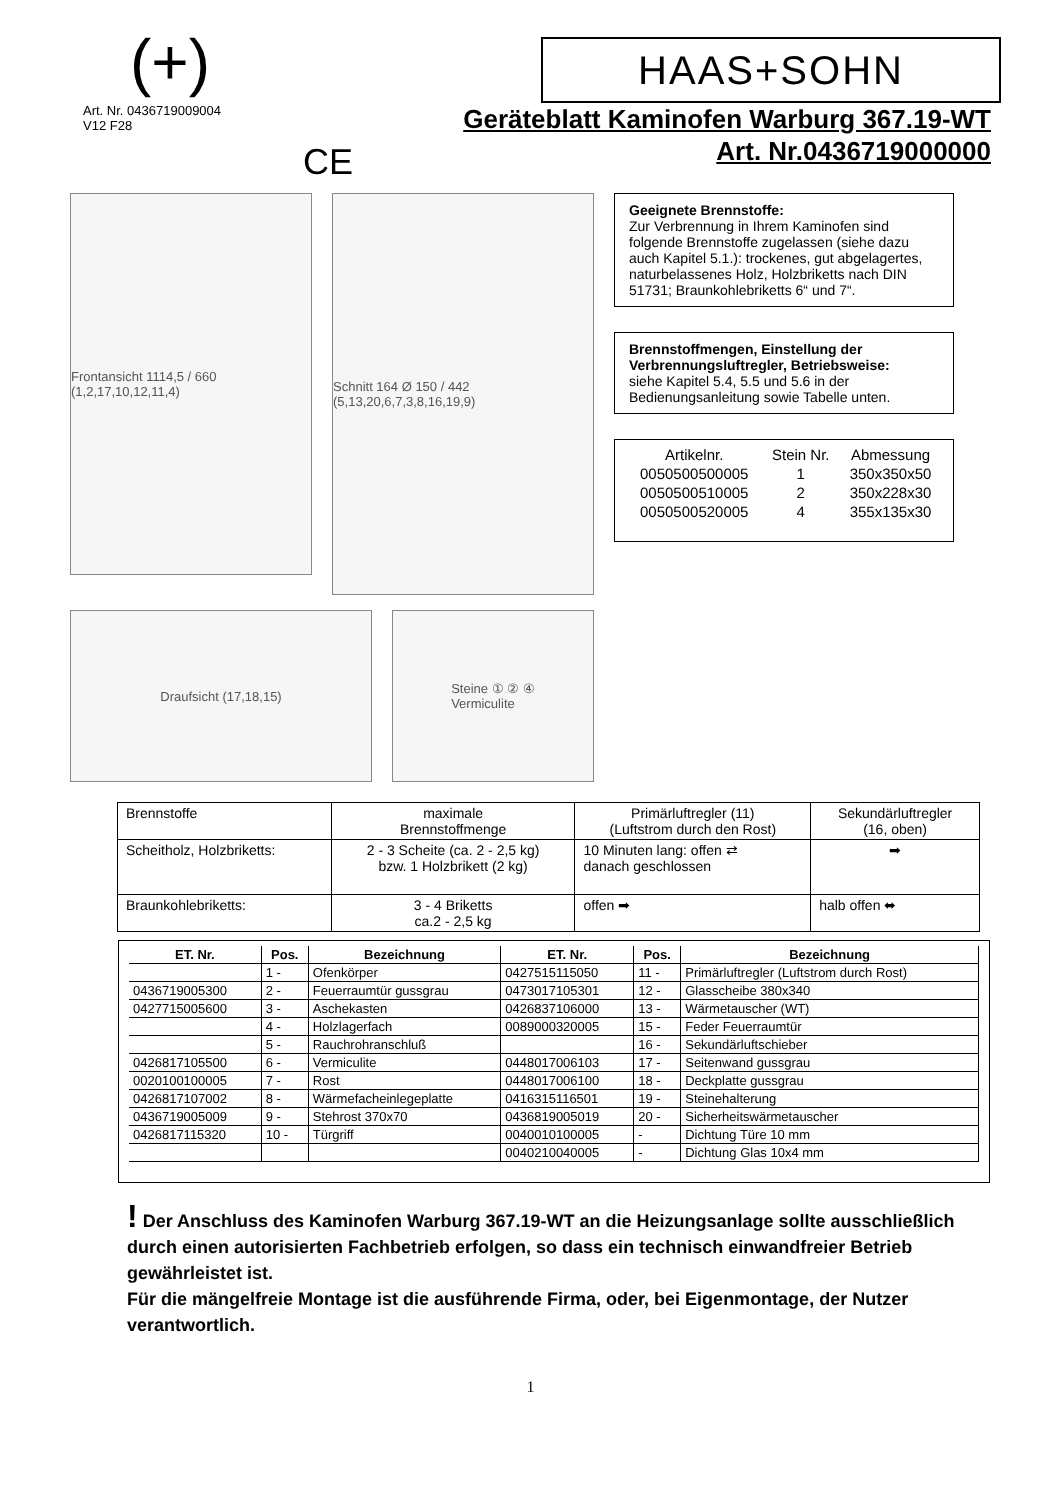(+)
HAAS+SOHN
Art. Nr. 0436719009004
V12 F28
CE
Geräteblatt Kaminofen Warburg 367.19-WT
Art. Nr.0436719000000
Frontansicht 1114,5 / 660 (1,2,17,10,12,11,4)
Schnitt 164 Ø 150 / 442 (5,13,20,6,7,3,8,16,19,9)
Draufsicht (17,18,15) Steine ① ② ④
Vermiculite
Geeignete Brennstoffe:
Zur Verbrennung in Ihrem Kaminofen sind folgende Brennstoffe zugelassen (siehe dazu auch Kapitel 5.1.): trockenes, gut abgelagertes, naturbelassenes Holz, Holzbriketts nach DIN 51731; Braunkohlebriketts 6“ und 7“.
Brennstoffmengen, Einstellung der Verbrennungsluftregler, Betriebsweise:
siehe Kapitel 5.4, 5.5 und 5.6 in der Bedienungsanleitung sowie Tabelle unten.
| Artikelnr. | Stein Nr. | Abmessung |
| --- | --- | --- |
| 0050500500005 | 1 | 350x350x50 |
| 0050500510005 | 2 | 350x228x30 |
| 0050500520005 | 4 | 355x135x30 |
| Brennstoffe | maximale Brennstoffmenge | Primärluftregler (11) (Luftstrom durch den Rost) | Sekundärluftregler (16, oben) |
| --- | --- | --- | --- |
| Scheitholz, Holzbriketts: | 2 - 3 Scheite (ca. 2 - 2,5 kg) bzw. 1 Holzbrikett (2 kg) | 10 Minuten lang: offen ⇄ danach geschlossen | ➡ |
| Braunkohlebriketts: | 3 - 4 Briketts ca.2 - 2,5 kg | offen ➡ | halb offen ⬌ |
| ET. Nr. | Pos. | Bezeichnung | ET. Nr. | Pos. | Bezeichnung |
| --- | --- | --- | --- | --- | --- |
| | 1 - | Ofenkörper | 0427515115050 | 11 - | Primärluftregler (Luftstrom durch Rost) |
| 0436719005300 | 2 - | Feuerraumtür gussgrau | 0473017105301 | 12 - | Glasscheibe 380x340 |
| 0427715005600 | 3 - | Aschekasten | 0426837106000 | 13 - | Wärmetauscher (WT) |
| | 4 - | Holzlagerfach | 0089000320005 | 15 - | Feder Feuerraumtür |
| | 5 - | Rauchrohranschluß | | 16 - | Sekundärluftschieber |
| 0426817105500 | 6 - | Vermiculite | 0448017006103 | 17 - | Seitenwand gussgrau |
| 0020100100005 | 7 - | Rost | 0448017006100 | 18 - | Deckplatte gussgrau |
| 0426817107002 | 8 - | Wärmefacheinlegeplatte | 0416315116501 | 19 - | Steinehalterung |
| 0436719005009 | 9 - | Stehrost 370x70 | 0436819005019 | 20 - | Sicherheitswärmetauscher |
| 0426817115320 | 10 - | Türgriff | 0040010100005 | - | Dichtung Türe 10 mm |
| | | | 0040210040005 | - | Dichtung Glas 10x4 mm |
! Der Anschluss des Kaminofen Warburg 367.19-WT an die Heizungsanlage sollte ausschließlich durch einen autorisierten Fachbetrieb erfolgen, so dass ein technisch einwandfreier Betrieb gewährleistet ist.
Für die mängelfreie Montage ist die ausführende Firma, oder, bei Eigenmontage, der Nutzer verantwortlich.
1